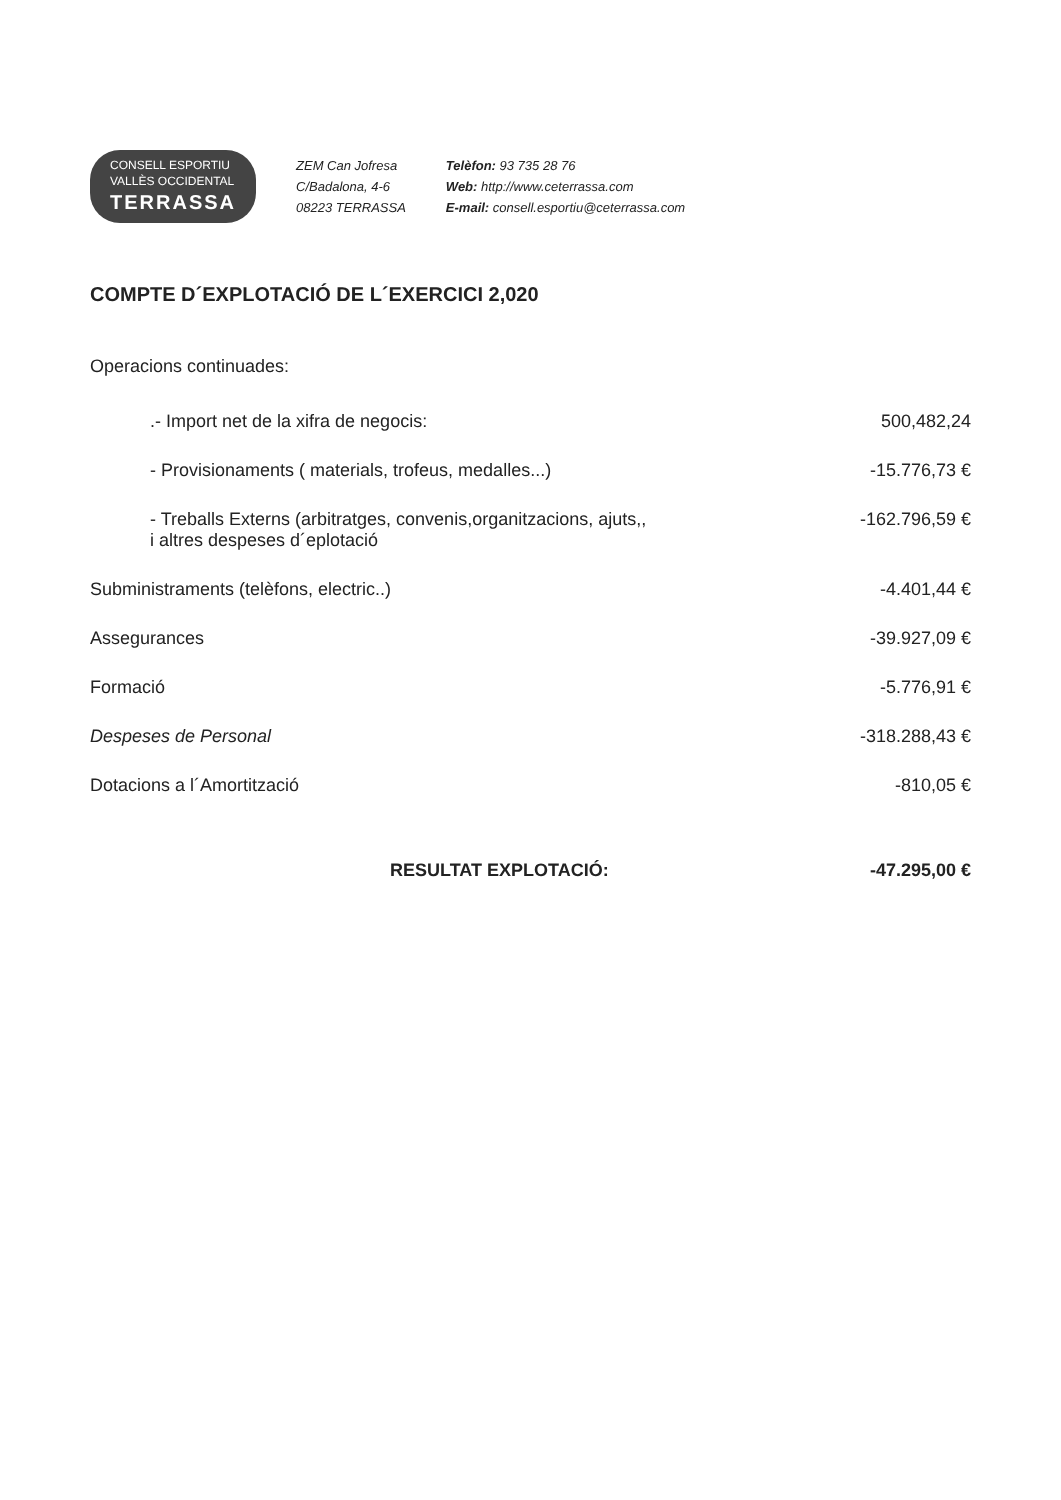CONSELL ESPORTIU
VALLÈS OCCIDENTAL
TERRASSA
ZEM Can Jofresa
C/Badalona, 4-6
08223 TERRASSA
Telèfon: 93 735 28 76
Web: http://www.ceterrassa.com
E-mail: consell.esportiu@ceterrassa.com
COMPTE D´EXPLOTACIÓ DE L´EXERCICI 2,020
Operacions continuades:
| .- Import net de la xifra de negocis: | 500,482,24 |
| - Provisionaments ( materials, trofeus, medalles...) | -15.776,73 € |
| - Treballs Externs (arbitratges, convenis,organitzacions, ajuts,, i altres despeses d´eplotació | -162.796,59 € |
| Subministraments (telèfons, electric..) | -4.401,44 € |
| Assegurances | -39.927,09 € |
| Formació | -5.776,91 € |
| Despeses de Personal | -318.288,43 € |
| Dotacions a l´Amortització | -810,05 € |
| RESULTAT EXPLOTACIÓ: | -47.295,00 € |